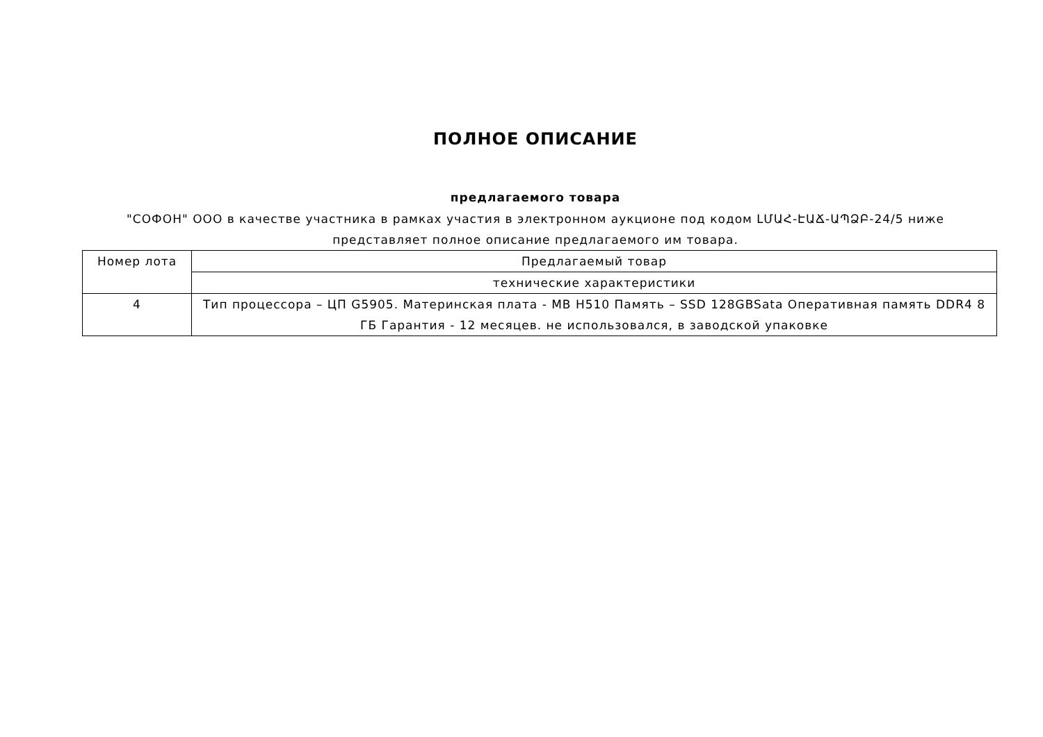ПОЛНОЕ ОПИСАНИЕ
предлагаемого товара
"СОФОН" ООО в качестве участника в рамках участия в электронном аукционе под кодом ԼՄԱՀ-ԷԱՃ-ԱՊՁԲ-24/5 ниже представляет полное описание предлагаемого им товара.
| Номер лота | Предлагаемый товар |
| --- | --- |
| | технические характеристики |
| 4 | Тип процессора – ЦП G5905. Материнская плата - MB H510 Память – SSD 128GBSata Оперативная память DDR4 8 ГБ Гарантия - 12 месяцев. не использовался, в заводской упаковке |